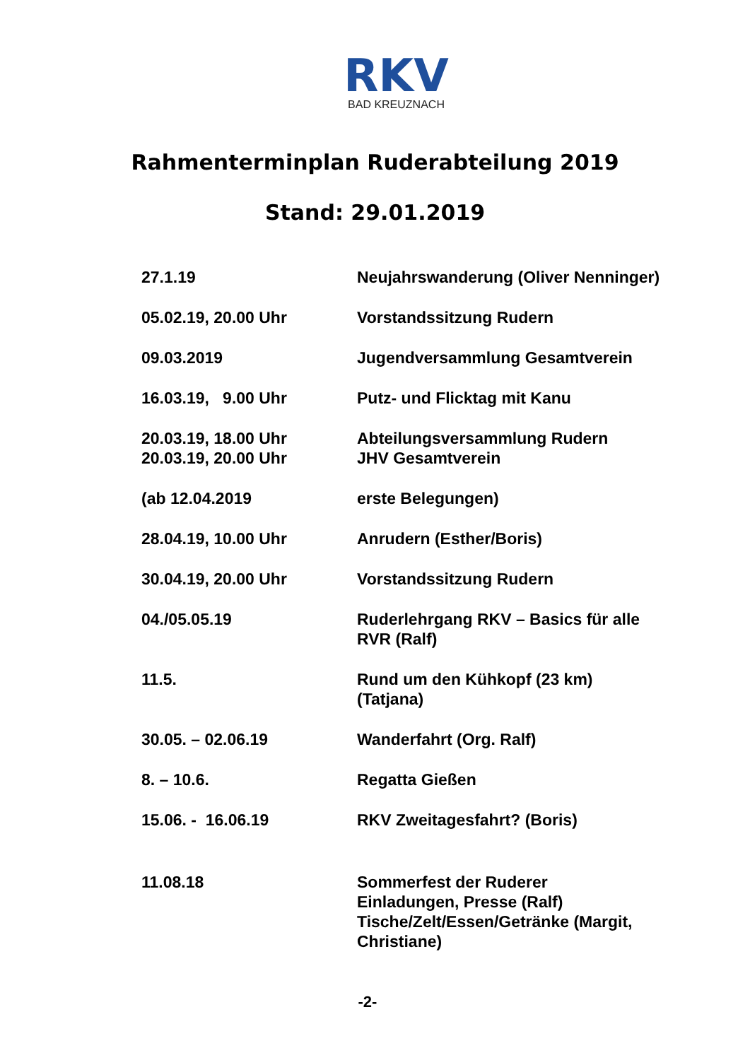RKV
BAD KREUZNACH
Rahmenterminplan Ruderabteilung 2019
Stand: 29.01.2019
| 27.1.19 | Neujahrswanderung (Oliver Nenninger) |
| 05.02.19, 20.00 Uhr | Vorstandssitzung Rudern |
| 09.03.2019 | Jugendversammlung Gesamtverein |
| 16.03.19, 9.00 Uhr | Putz- und Flicktag mit Kanu |
| 20.03.19, 18.00 Uhr 20.03.19, 20.00 Uhr | Abteilungsversammlung Rudern JHV Gesamtverein |
| (ab 12.04.2019 | erste Belegungen) |
| 28.04.19, 10.00 Uhr | Anrudern (Esther/Boris) |
| 30.04.19, 20.00 Uhr | Vorstandssitzung Rudern |
| 04./05.05.19 | Ruderlehrgang RKV – Basics für alle RVR (Ralf) |
| 11.5. | Rund um den Kühkopf (23 km) (Tatjana) |
| 30.05. – 02.06.19 | Wanderfahrt (Org. Ralf) |
| 8. – 10.6. | Regatta Gießen |
| 15.06. - 16.06.19 | RKV Zweitagesfahrt? (Boris) |
| 11.08.18 | Sommerfest der Ruderer Einladungen, Presse (Ralf) Tische/Zelt/Essen/Getränke (Margit, Christiane) |
-2-